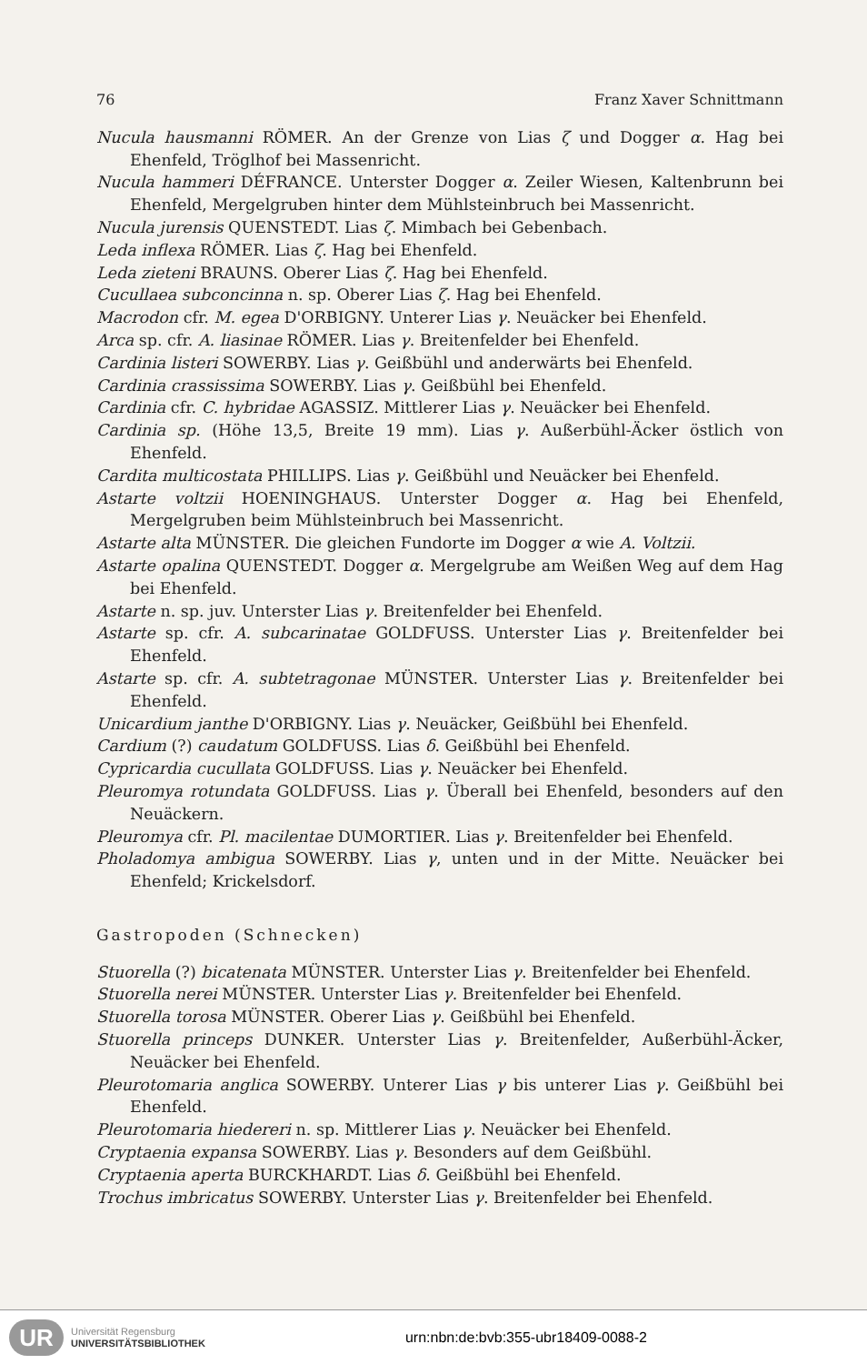76 Franz Xaver Schnittmann
Nucula hausmanni RÖMER. An der Grenze von Lias ζ und Dogger α. Hag bei Ehenfeld, Tröglhof bei Massenricht.
Nucula hammeri DÉFRANCE. Unterster Dogger α. Zeiler Wiesen, Kaltenbrunn bei Ehenfeld, Mergelgruben hinter dem Mühlsteinbruch bei Massenricht.
Nucula jurensis QUENSTEDT. Lias ζ. Mimbach bei Gebenbach.
Leda inflexa RÖMER. Lias ζ. Hag bei Ehenfeld.
Leda zieteni BRAUNS. Oberer Lias ζ. Hag bei Ehenfeld.
Cucullaea subconcinna n. sp. Oberer Lias ζ. Hag bei Ehenfeld.
Macrodon cfr. M. egea D'ORBIGNY. Unterer Lias γ. Neuäcker bei Ehenfeld.
Arca sp. cfr. A. liasinae RÖMER. Lias γ. Breitenfelder bei Ehenfeld.
Cardinia listeri SOWERBY. Lias γ. Geißbühl und anderwärts bei Ehenfeld.
Cardinia crassissima SOWERBY. Lias γ. Geißbühl bei Ehenfeld.
Cardinia cfr. C. hybridae AGASSIZ. Mittlerer Lias γ. Neuäcker bei Ehenfeld.
Cardinia sp. (Höhe 13,5, Breite 19 mm). Lias γ. Außerbühl-Äcker östlich von Ehenfeld.
Cardita multicostata PHILLIPS. Lias γ. Geißbühl und Neuäcker bei Ehenfeld.
Astarte voltzii HOENINGHAUS. Unterster Dogger α. Hag bei Ehenfeld, Mergelgruben beim Mühlsteinbruch bei Massenricht.
Astarte alta MÜNSTER. Die gleichen Fundorte im Dogger α wie A. Voltzii.
Astarte opalina QUENSTEDT. Dogger α. Mergelgrube am Weißen Weg auf dem Hag bei Ehenfeld.
Astarte n. sp. juv. Unterster Lias γ. Breitenfelder bei Ehenfeld.
Astarte sp. cfr. A. subcarinatae GOLDFUSS. Unterster Lias γ. Breitenfelder bei Ehenfeld.
Astarte sp. cfr. A. subtetragonae MÜNSTER. Unterster Lias γ. Breitenfelder bei Ehenfeld.
Unicardium janthe D'ORBIGNY. Lias γ. Neuäcker, Geißbühl bei Ehenfeld.
Cardium (?) caudatum GOLDFUSS. Lias δ. Geißbühl bei Ehenfeld.
Cypricardia cucullata GOLDFUSS. Lias γ. Neuäcker bei Ehenfeld.
Pleuromya rotundata GOLDFUSS. Lias γ. Überall bei Ehenfeld, besonders auf den Neuäckern.
Pleuromya cfr. Pl. macilentae DUMORTIER. Lias γ. Breitenfelder bei Ehenfeld.
Pholadomya ambigua SOWERBY. Lias γ, unten und in der Mitte. Neuäcker bei Ehenfeld; Krickelsdorf.
Gastropoden (Schnecken)
Stuorella (?) bicatenata MÜNSTER. Unterster Lias γ. Breitenfelder bei Ehenfeld.
Stuorella nerei MÜNSTER. Unterster Lias γ. Breitenfelder bei Ehenfeld.
Stuorella torosa MÜNSTER. Oberer Lias γ. Geißbühl bei Ehenfeld.
Stuorella princeps DUNKER. Unterster Lias γ. Breitenfelder, Außerbühl-Äcker, Neuäcker bei Ehenfeld.
Pleurotomaria anglica SOWERBY. Unterer Lias γ bis unterer Lias γ. Geißbühl bei Ehenfeld.
Pleurotomaria hiedereri n. sp. Mittlerer Lias γ. Neuäcker bei Ehenfeld.
Cryptaenia expansa SOWERBY. Lias γ. Besonders auf dem Geißbühl.
Cryptaenia aperta BURCKHARDT. Lias δ. Geißbühl bei Ehenfeld.
Trochus imbricatus SOWERBY. Unterster Lias γ. Breitenfelder bei Ehenfeld.
UR
Universität Regensburg
UNIVERSITÄTSBIBLIOTHEK
urn:nbn:de:bvb:355-ubr18409-0088-2